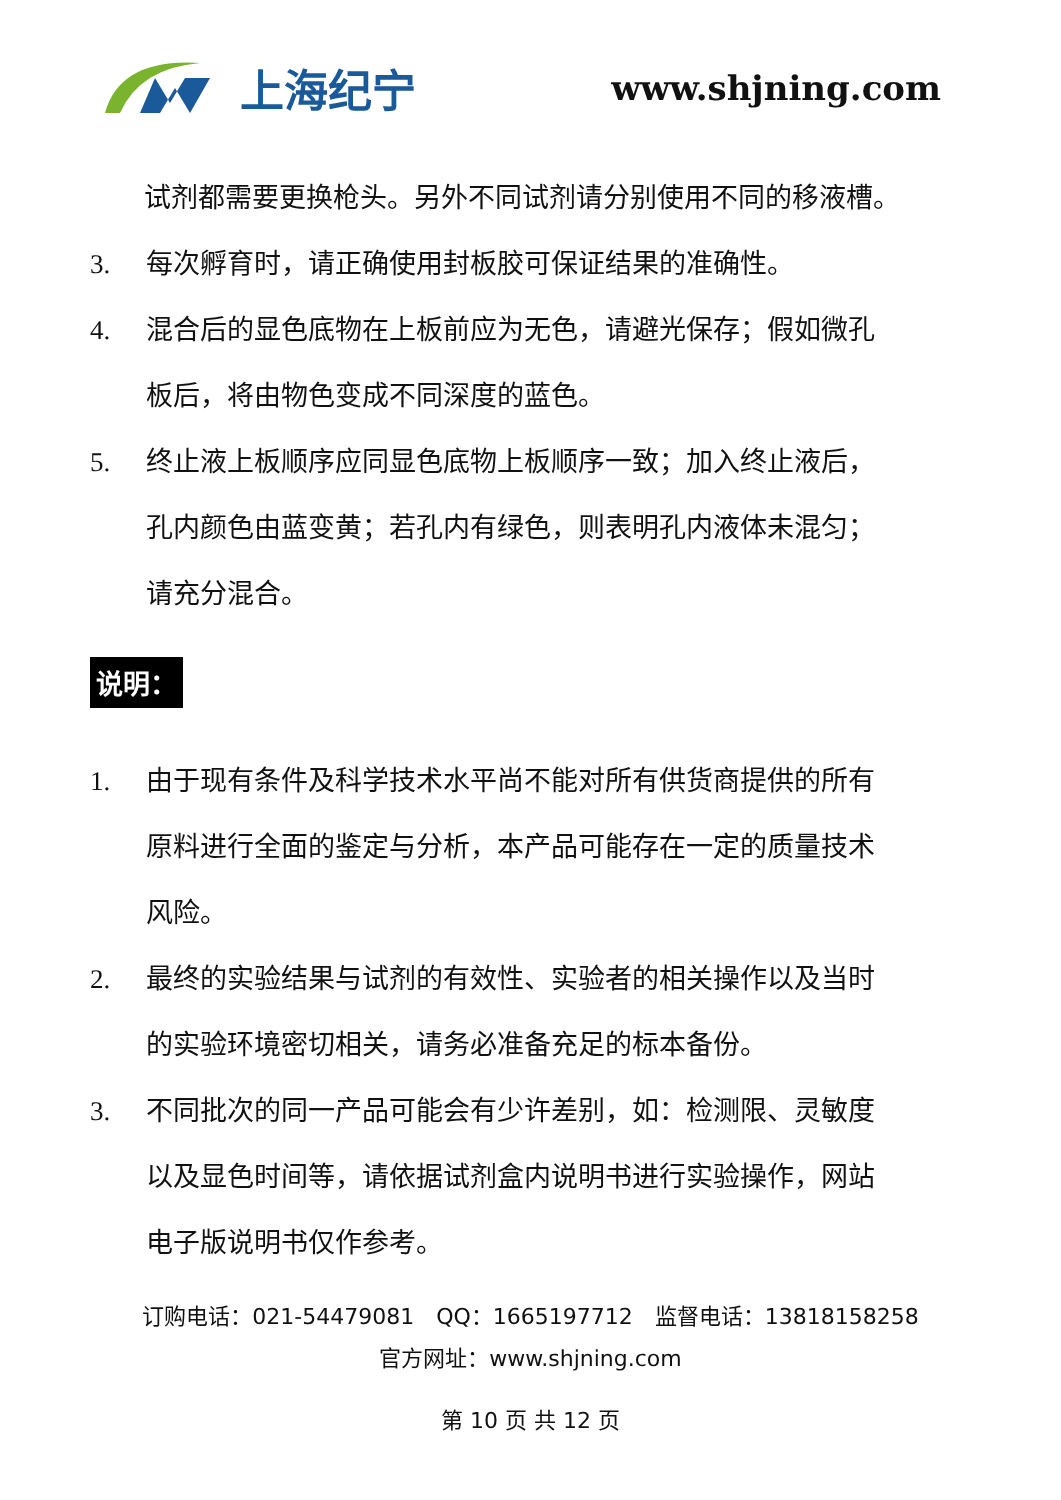上海纪宁
www.shjning.com
试剂都需要更换枪头。另外不同试剂请分别使用不同的移液槽。
3. 每次孵育时，请正确使用封板胶可保证结果的准确性。
4. 混合后的显色底物在上板前应为无色，请避光保存；假如微孔板后，将由物色变成不同深度的蓝色。
5. 终止液上板顺序应同显色底物上板顺序一致；加入终止液后，孔内颜色由蓝变黄；若孔内有绿色，则表明孔内液体未混匀；请充分混合。
说明：
1. 由于现有条件及科学技术水平尚不能对所有供货商提供的所有原料进行全面的鉴定与分析，本产品可能存在一定的质量技术风险。
2. 最终的实验结果与试剂的有效性、实验者的相关操作以及当时的实验环境密切相关，请务必准备充足的标本备份。
3. 不同批次的同一产品可能会有少许差别，如：检测限、灵敏度以及显色时间等，请依据试剂盒内说明书进行实验操作，网站电子版说明书仅作参考。
订购电话：021-54479081　QQ：1665197712　监督电话：13818158258
官方网址：www.shjning.com
第 10 页 共 12 页